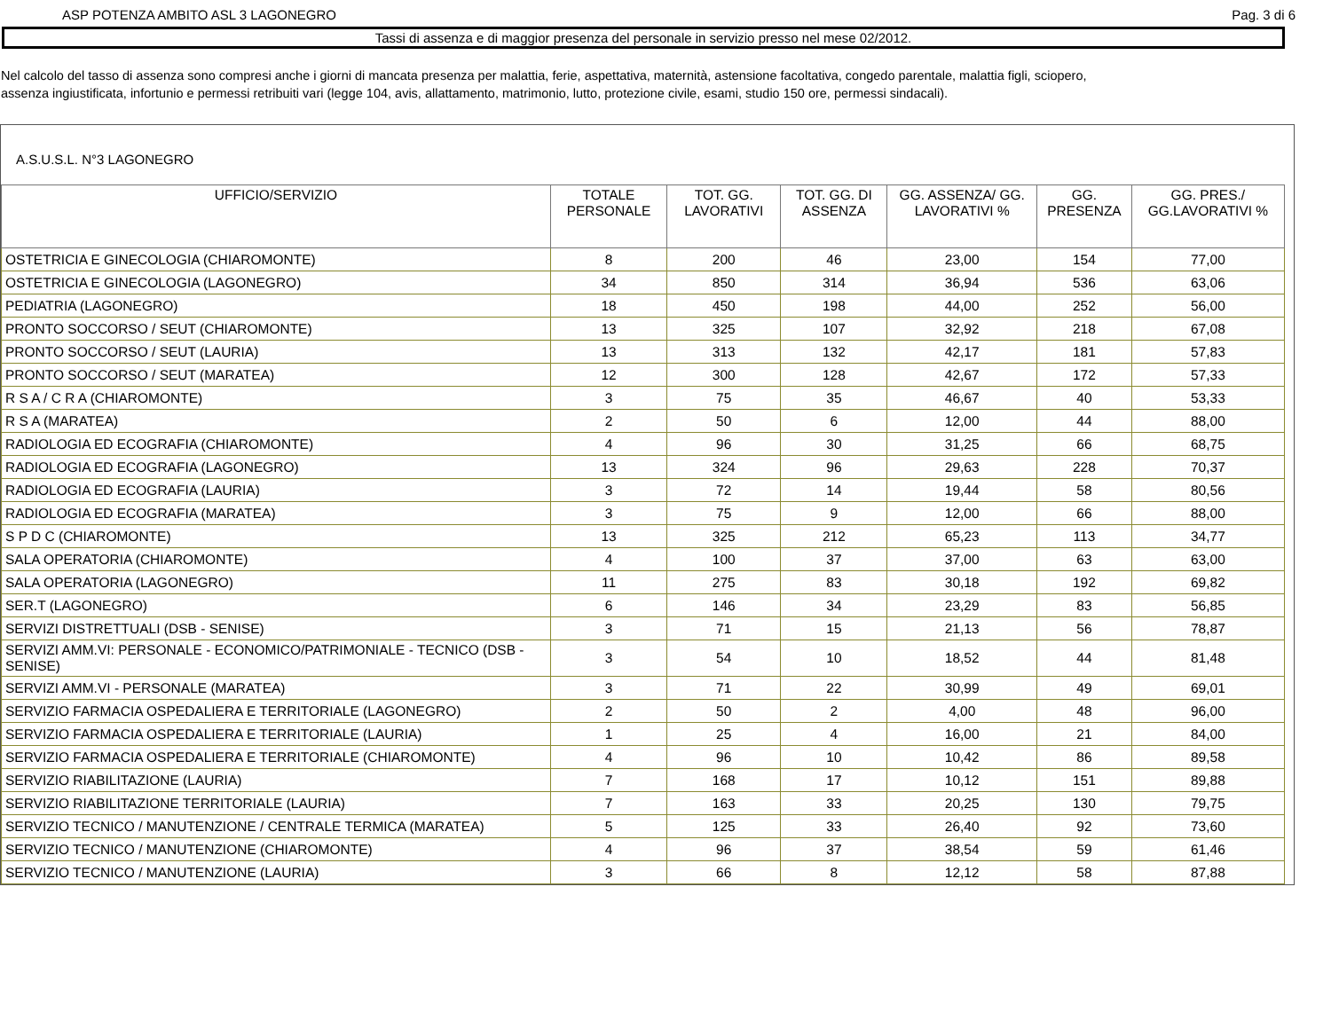ASP POTENZA AMBITO ASL 3 LAGONEGRO Pag. 3 di 6
Tassi di assenza e di maggior presenza del personale in servizio presso nel mese 02/2012.
Nel calcolo del tasso di assenza sono compresi anche i giorni di mancata presenza per malattia, ferie, aspettativa, maternità, astensione facoltativa, congedo parentale, malattia figli, sciopero,
assenza ingiustificata, infortunio e permessi retribuiti vari (legge 104, avis, allattamento, matrimonio, lutto, protezione civile, esami, studio 150 ore, permessi sindacali).
A.S.U.S.L. N°3 LAGONEGRO
| UFFICIO/SERVIZIO | TOTALE PERSONALE | TOT. GG. LAVORATIVI | TOT. GG. DI ASSENZA | GG. ASSENZA/ GG. LAVORATIVI % | GG. PRESENZA | GG. PRES./ GG.LAVORATIVI % |
| --- | --- | --- | --- | --- | --- | --- |
| OSTETRICIA E GINECOLOGIA (CHIAROMONTE) | 8 | 200 | 46 | 23,00 | 154 | 77,00 |
| OSTETRICIA E GINECOLOGIA (LAGONEGRO) | 34 | 850 | 314 | 36,94 | 536 | 63,06 |
| PEDIATRIA (LAGONEGRO) | 18 | 450 | 198 | 44,00 | 252 | 56,00 |
| PRONTO SOCCORSO / SEUT (CHIAROMONTE) | 13 | 325 | 107 | 32,92 | 218 | 67,08 |
| PRONTO SOCCORSO / SEUT (LAURIA) | 13 | 313 | 132 | 42,17 | 181 | 57,83 |
| PRONTO SOCCORSO / SEUT (MARATEA) | 12 | 300 | 128 | 42,67 | 172 | 57,33 |
| R S A / C R A (CHIAROMONTE) | 3 | 75 | 35 | 46,67 | 40 | 53,33 |
| R S A (MARATEA) | 2 | 50 | 6 | 12,00 | 44 | 88,00 |
| RADIOLOGIA ED ECOGRAFIA (CHIAROMONTE) | 4 | 96 | 30 | 31,25 | 66 | 68,75 |
| RADIOLOGIA ED ECOGRAFIA (LAGONEGRO) | 13 | 324 | 96 | 29,63 | 228 | 70,37 |
| RADIOLOGIA ED ECOGRAFIA (LAURIA) | 3 | 72 | 14 | 19,44 | 58 | 80,56 |
| RADIOLOGIA ED ECOGRAFIA (MARATEA) | 3 | 75 | 9 | 12,00 | 66 | 88,00 |
| S P D C (CHIAROMONTE) | 13 | 325 | 212 | 65,23 | 113 | 34,77 |
| SALA OPERATORIA (CHIAROMONTE) | 4 | 100 | 37 | 37,00 | 63 | 63,00 |
| SALA OPERATORIA (LAGONEGRO) | 11 | 275 | 83 | 30,18 | 192 | 69,82 |
| SER.T (LAGONEGRO) | 6 | 146 | 34 | 23,29 | 83 | 56,85 |
| SERVIZI DISTRETTUALI (DSB - SENISE) | 3 | 71 | 15 | 21,13 | 56 | 78,87 |
| SERVIZI AMM.VI: PERSONALE - ECONOMICO/PATRIMONIALE - TECNICO (DSB - SENISE) | 3 | 54 | 10 | 18,52 | 44 | 81,48 |
| SERVIZI AMM.VI - PERSONALE (MARATEA) | 3 | 71 | 22 | 30,99 | 49 | 69,01 |
| SERVIZIO FARMACIA OSPEDALIERA E TERRITORIALE (LAGONEGRO) | 2 | 50 | 2 | 4,00 | 48 | 96,00 |
| SERVIZIO FARMACIA OSPEDALIERA E TERRITORIALE (LAURIA) | 1 | 25 | 4 | 16,00 | 21 | 84,00 |
| SERVIZIO FARMACIA OSPEDALIERA E TERRITORIALE (CHIAROMONTE) | 4 | 96 | 10 | 10,42 | 86 | 89,58 |
| SERVIZIO RIABILITAZIONE (LAURIA) | 7 | 168 | 17 | 10,12 | 151 | 89,88 |
| SERVIZIO RIABILITAZIONE TERRITORIALE (LAURIA) | 7 | 163 | 33 | 20,25 | 130 | 79,75 |
| SERVIZIO TECNICO / MANUTENZIONE / CENTRALE TERMICA (MARATEA) | 5 | 125 | 33 | 26,40 | 92 | 73,60 |
| SERVIZIO TECNICO / MANUTENZIONE (CHIAROMONTE) | 4 | 96 | 37 | 38,54 | 59 | 61,46 |
| SERVIZIO TECNICO / MANUTENZIONE (LAURIA) | 3 | 66 | 8 | 12,12 | 58 | 87,88 |